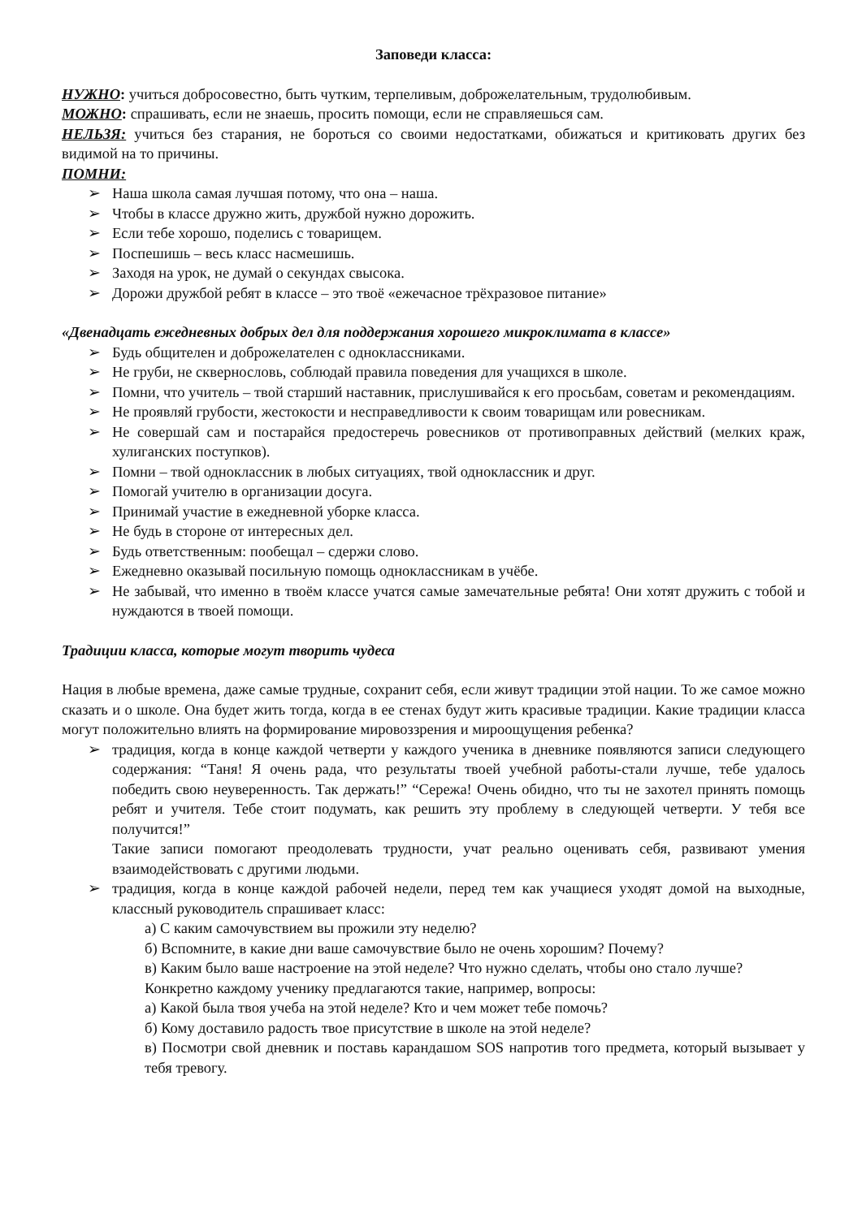Заповеди класса:
НУЖНО: учиться добросовестно, быть чутким, терпеливым, доброжелательным, трудолюбивым.
МОЖНО: спрашивать, если не знаешь, просить помощи, если не справляешься сам.
НЕЛЬЗЯ: учиться без старания, не бороться со своими недостатками, обижаться и критиковать других без видимой на то причины.
ПОМНИ:
➢ Наша школа самая лучшая потому, что она – наша.
➢ Чтобы в классе дружно жить, дружбой нужно дорожить.
➢ Если тебе хорошо, поделись с товарищем.
➢ Поспешишь – весь класс насмешишь.
➢ Заходя на урок, не думай о секундах свысока.
➢ Дорожи дружбой ребят в классе – это твоё «ежечасное трёхразовое питание»
«Двенадцать ежедневных добрых дел для поддержания хорошего микроклимата в классе»
➢ Будь общителен и доброжелателен с одноклассниками.
➢ Не груби, не сквернословь, соблюдай правила поведения для учащихся в школе.
➢ Помни, что учитель – твой старший наставник, прислушивайся к его просьбам, советам и рекомендациям.
➢ Не проявляй грубости, жестокости и несправедливости к своим товарищам или ровесникам.
➢ Не совершай сам и постарайся предостеречь ровесников от противоправных действий (мелких краж, хулиганских поступков).
➢ Помни – твой одноклассник в любых ситуациях, твой одноклассник и друг.
➢ Помогай учителю в организации досуга.
➢ Принимай участие в ежедневной уборке класса.
➢ Не будь в стороне от интересных дел.
➢ Будь ответственным: пообещал – сдержи слово.
➢ Ежедневно оказывай посильную помощь одноклассникам в учёбе.
➢ Не забывай, что именно в твоём классе учатся самые замечательные ребята! Они хотят дружить с тобой и нуждаются в твоей помощи.
Традиции класса, которые могут творить чудеса
Нация в любые времена, даже самые трудные, сохранит себя, если живут традиции этой нации. То же самое можно сказать и о школе. Она будет жить тогда, когда в ее стенах будут жить красивые традиции. Какие традиции класса могут положительно влиять на формирование мировоззрения и мироощущения ребенка?
➢ традиция, когда в конце каждой четверти у каждого ученика в дневнике появляются записи следующего содержания: “Таня! Я очень рада, что результаты твоей учебной работы-стали лучше, тебе удалось победить свою неуверенность. Так держать!” “Сережа! Очень обидно, что ты не захотел принять помощь ребят и учителя. Тебе стоит подумать, как решить эту проблему в следующей четверти. У тебя все получится!”
Такие записи помогают преодолевать трудности, учат реально оценивать себя, развивают умения взаимодействовать с другими людьми.
➢ традиция, когда в конце каждой рабочей недели, перед тем как учащиеся уходят домой на выходные, классный руководитель спрашивает класс:
а) С каким самочувствием вы прожили эту неделю?
б) Вспомните, в какие дни ваше самочувствие было не очень хорошим? Почему?
в) Каким было ваше настроение на этой неделе? Что нужно сделать, чтобы оно стало лучше?
Конкретно каждому ученику предлагаются такие, например, вопросы:
а) Какой была твоя учеба на этой неделе? Кто и чем может тебе помочь?
б) Кому доставило радость твое присутствие в школе на этой неделе?
в) Посмотри свой дневник и поставь карандашом SOS напротив того предмета, который вызывает у тебя тревогу.